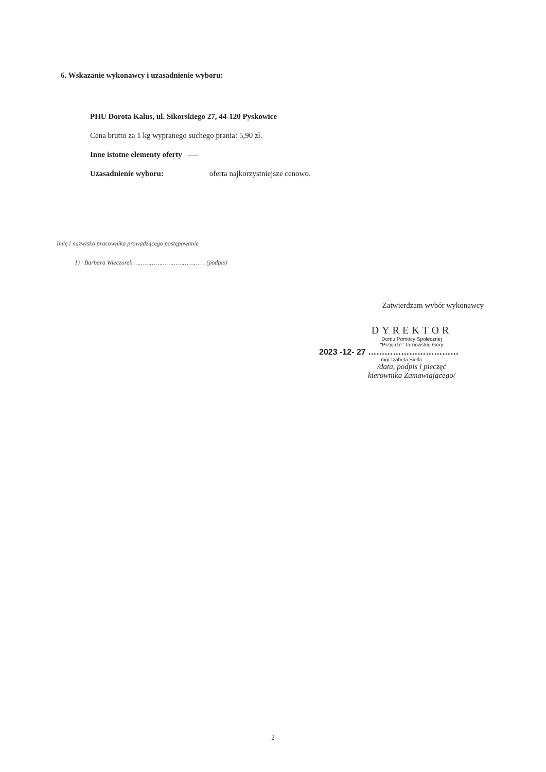6. Wskazanie wykonawcy i uzasadnienie wyboru:
PHU Dorota Kalus, ul. Sikorskiego 27, 44-120 Pyskowice
Cena brutto za 1 kg wypranego suchego prania: 5,90 zł.
Inne istotne elementy oferty ----
Uzasadnienie wyboru: oferta najkorzystniejsze cenowo.
Imię i nazwisko pracownika prowadzącego postępowanie
1) Barbara Wieczorek ………………………………… (podpis)
Zatwierdzam wybór wykonawcy
DYREKTOR
Domu Pomocy Społecznej
"Przyjaźń" Tarnowskie Góry
2023 -12- 27 ……………………………
mgr Izabela Siella
/data, podpis i pieczęć
kierownika Zamawiającego/
2